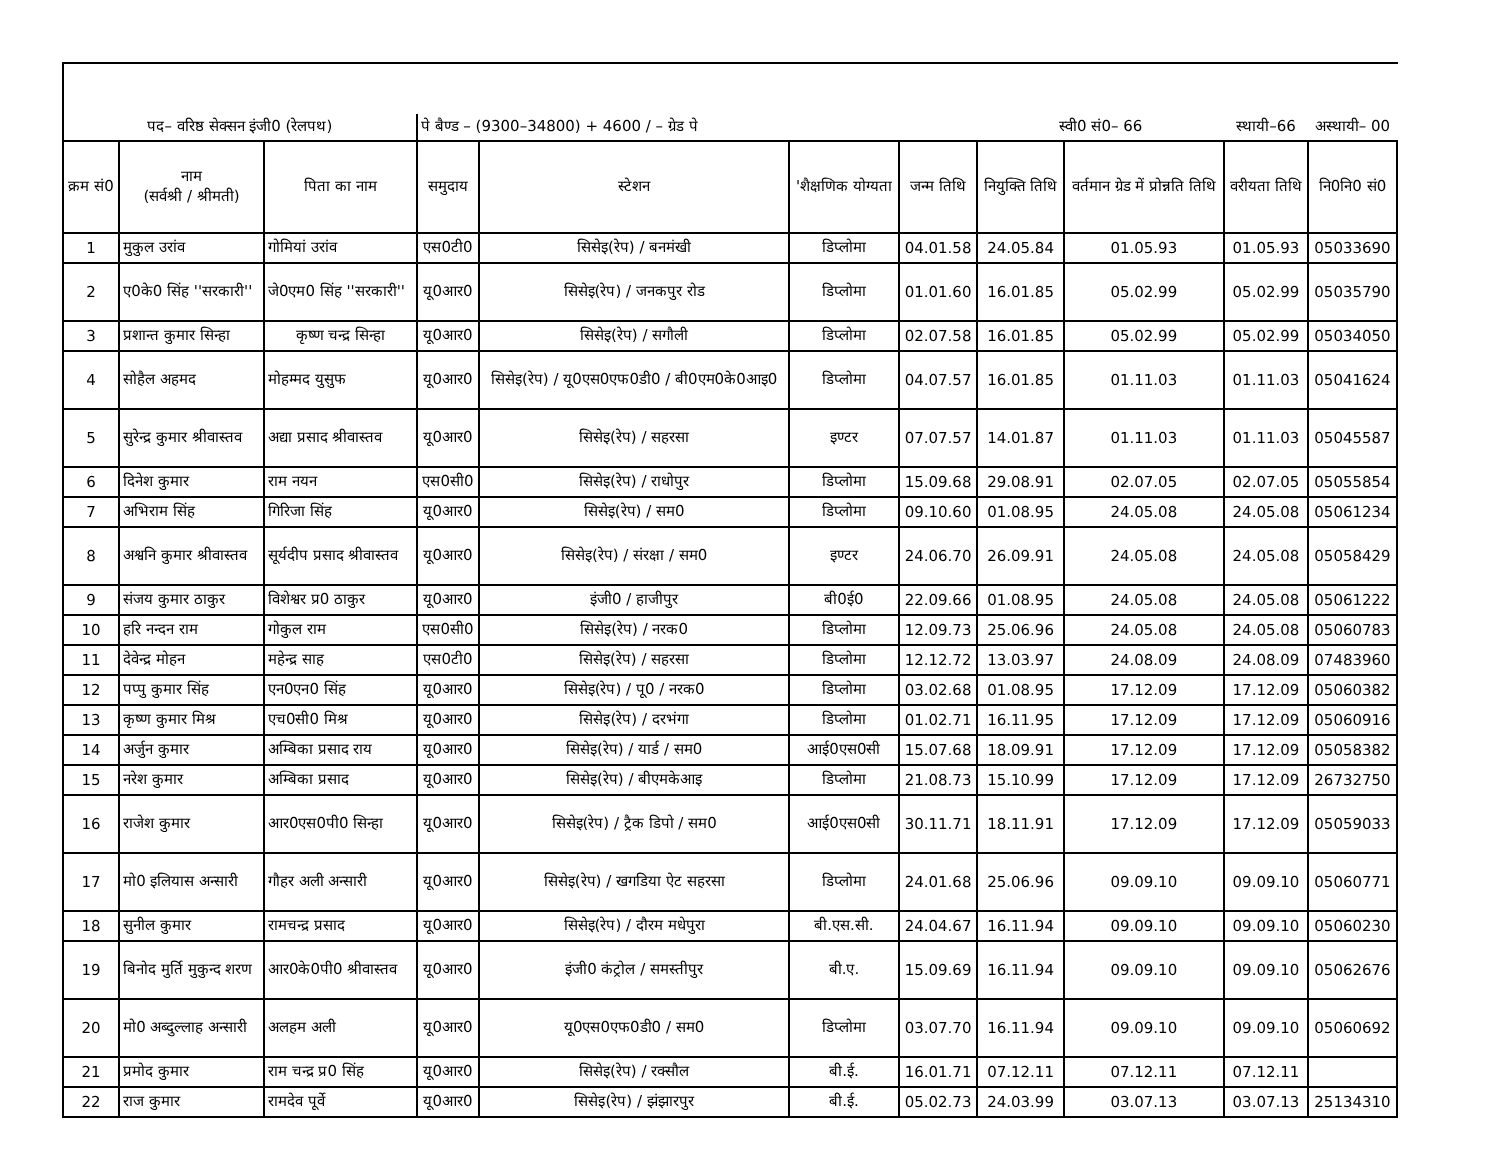| पद– वरिष्ठ सेक्सन इंजी0 (रेलपथ) | | | पे बैण्ड – (9300–34800) + 4600 / – ग्रेड पे | | | | स्वी0 सं0– 66 | | स्थायी–66 | अस्थायी– 00 |
| क्रम सं0 | नाम (सर्वश्री / श्रीमती) | पिता का नाम | समुदाय | स्टेशन | 'शैक्षणिक योग्यता | जन्म तिथि | नियुक्ति तिथि | वर्तमान ग्रेड में प्रोन्नति तिथि | वरीयता तिथि | नि0नि0 सं0 |
| 1 | मुकुल उरांव | गोमियां उरांव | एस0टी0 | सिसेइ(रेप) / बनमंखी | डिप्लोमा | 04.01.58 | 24.05.84 | 01.05.93 | 01.05.93 | 05033690 |
| 2 | ए0के0 सिंह ''सरकारी'' | जे0एम0 सिंह ''सरकारी'' | यू0आर0 | सिसेइ(रेप) / जनकपुर रोड | डिप्लोमा | 01.01.60 | 16.01.85 | 05.02.99 | 05.02.99 | 05035790 |
| 3 | प्रशान्त कुमार सिन्हा | कृष्ण चन्द्र सिन्हा | यू0आर0 | सिसेइ(रेप) / सगौली | डिप्लोमा | 02.07.58 | 16.01.85 | 05.02.99 | 05.02.99 | 05034050 |
| 4 | सोहैल अहमद | मोहम्मद युसुफ | यू0आर0 | सिसेइ(रेप) / यू0एस0एफ0डी0 / बी0एम0के0आइ0 | डिप्लोमा | 04.07.57 | 16.01.85 | 01.11.03 | 01.11.03 | 05041624 |
| 5 | सुरेन्द्र कुमार श्रीवास्तव | अद्या प्रसाद श्रीवास्तव | यू0आर0 | सिसेइ(रेप) / सहरसा | इण्टर | 07.07.57 | 14.01.87 | 01.11.03 | 01.11.03 | 05045587 |
| 6 | दिनेश कुमार | राम नयन | एस0सी0 | सिसेइ(रेप) / राधोपुर | डिप्लोमा | 15.09.68 | 29.08.91 | 02.07.05 | 02.07.05 | 05055854 |
| 7 | अभिराम सिंह | गिरिजा सिंह | यू0आर0 | सिसेइ(रेप) / सम0 | डिप्लोमा | 09.10.60 | 01.08.95 | 24.05.08 | 24.05.08 | 05061234 |
| 8 | अश्वनि कुमार श्रीवास्तव | सूर्यदीप प्रसाद श्रीवास्तव | यू0आर0 | सिसेइ(रेप) / संरक्षा / सम0 | इण्टर | 24.06.70 | 26.09.91 | 24.05.08 | 24.05.08 | 05058429 |
| 9 | संजय कुमार ठाकुर | विशेश्वर प्र0 ठाकुर | यू0आर0 | इंजी0 / हाजीपुर | बी0ई0 | 22.09.66 | 01.08.95 | 24.05.08 | 24.05.08 | 05061222 |
| 10 | हरि नन्दन राम | गोकुल राम | एस0सी0 | सिसेइ(रेप) / नरक0 | डिप्लोमा | 12.09.73 | 25.06.96 | 24.05.08 | 24.05.08 | 05060783 |
| 11 | देवेन्द्र मोहन | महेन्द्र साह | एस0टी0 | सिसेइ(रेप) / सहरसा | डिप्लोमा | 12.12.72 | 13.03.97 | 24.08.09 | 24.08.09 | 07483960 |
| 12 | पप्पु कुमार सिंह | एन0एन0 सिंह | यू0आर0 | सिसेइ(रेप) / पू0 / नरक0 | डिप्लोमा | 03.02.68 | 01.08.95 | 17.12.09 | 17.12.09 | 05060382 |
| 13 | कृष्ण कुमार मिश्र | एच0सी0 मिश्र | यू0आर0 | सिसेइ(रेप) / दरभंगा | डिप्लोमा | 01.02.71 | 16.11.95 | 17.12.09 | 17.12.09 | 05060916 |
| 14 | अर्जुन कुमार | अम्बिका प्रसाद राय | यू0आर0 | सिसेइ(रेप) / यार्ड / सम0 | आई0एस0सी | 15.07.68 | 18.09.91 | 17.12.09 | 17.12.09 | 05058382 |
| 15 | नरेश कुमार | अम्बिका प्रसाद | यू0आर0 | सिसेइ(रेप) / बीएमकेआइ | डिप्लोमा | 21.08.73 | 15.10.99 | 17.12.09 | 17.12.09 | 26732750 |
| 16 | राजेश कुमार | आर0एस0पी0 सिन्हा | यू0आर0 | सिसेइ(रेप) / ट्रैक डिपो / सम0 | आई0एस0सी | 30.11.71 | 18.11.91 | 17.12.09 | 17.12.09 | 05059033 |
| 17 | मो0 इलियास अन्सारी | गौहर अली अन्सारी | यू0आर0 | सिसेइ(रेप) / खगडिया ऐट सहरसा | डिप्लोमा | 24.01.68 | 25.06.96 | 09.09.10 | 09.09.10 | 05060771 |
| 18 | सुनील कुमार | रामचन्द्र प्रसाद | यू0आर0 | सिसेइ(रेप) / दौरम मधेपुरा | बी.एस.सी. | 24.04.67 | 16.11.94 | 09.09.10 | 09.09.10 | 05060230 |
| 19 | बिनोद मुर्ति मुकुन्द शरण | आर0के0पी0 श्रीवास्तव | यू0आर0 | इंजी0 कंट्रोल / समस्तीपुर | बी.ए. | 15.09.69 | 16.11.94 | 09.09.10 | 09.09.10 | 05062676 |
| 20 | मो0 अब्दुल्लाह अन्सारी | अलहम अली | यू0आर0 | यू0एस0एफ0डी0 / सम0 | डिप्लोमा | 03.07.70 | 16.11.94 | 09.09.10 | 09.09.10 | 05060692 |
| 21 | प्रमोद कुमार | राम चन्द्र प्र0 सिंह | यू0आर0 | सिसेइ(रेप) / रक्सौल | बी.ई. | 16.01.71 | 07.12.11 | 07.12.11 | 07.12.11 | |
| 22 | राज कुमार | रामदेव पूर्वे | यू0आर0 | सिसेइ(रेप) / झंझारपुर | बी.ई. | 05.02.73 | 24.03.99 | 03.07.13 | 03.07.13 | 25134310 |